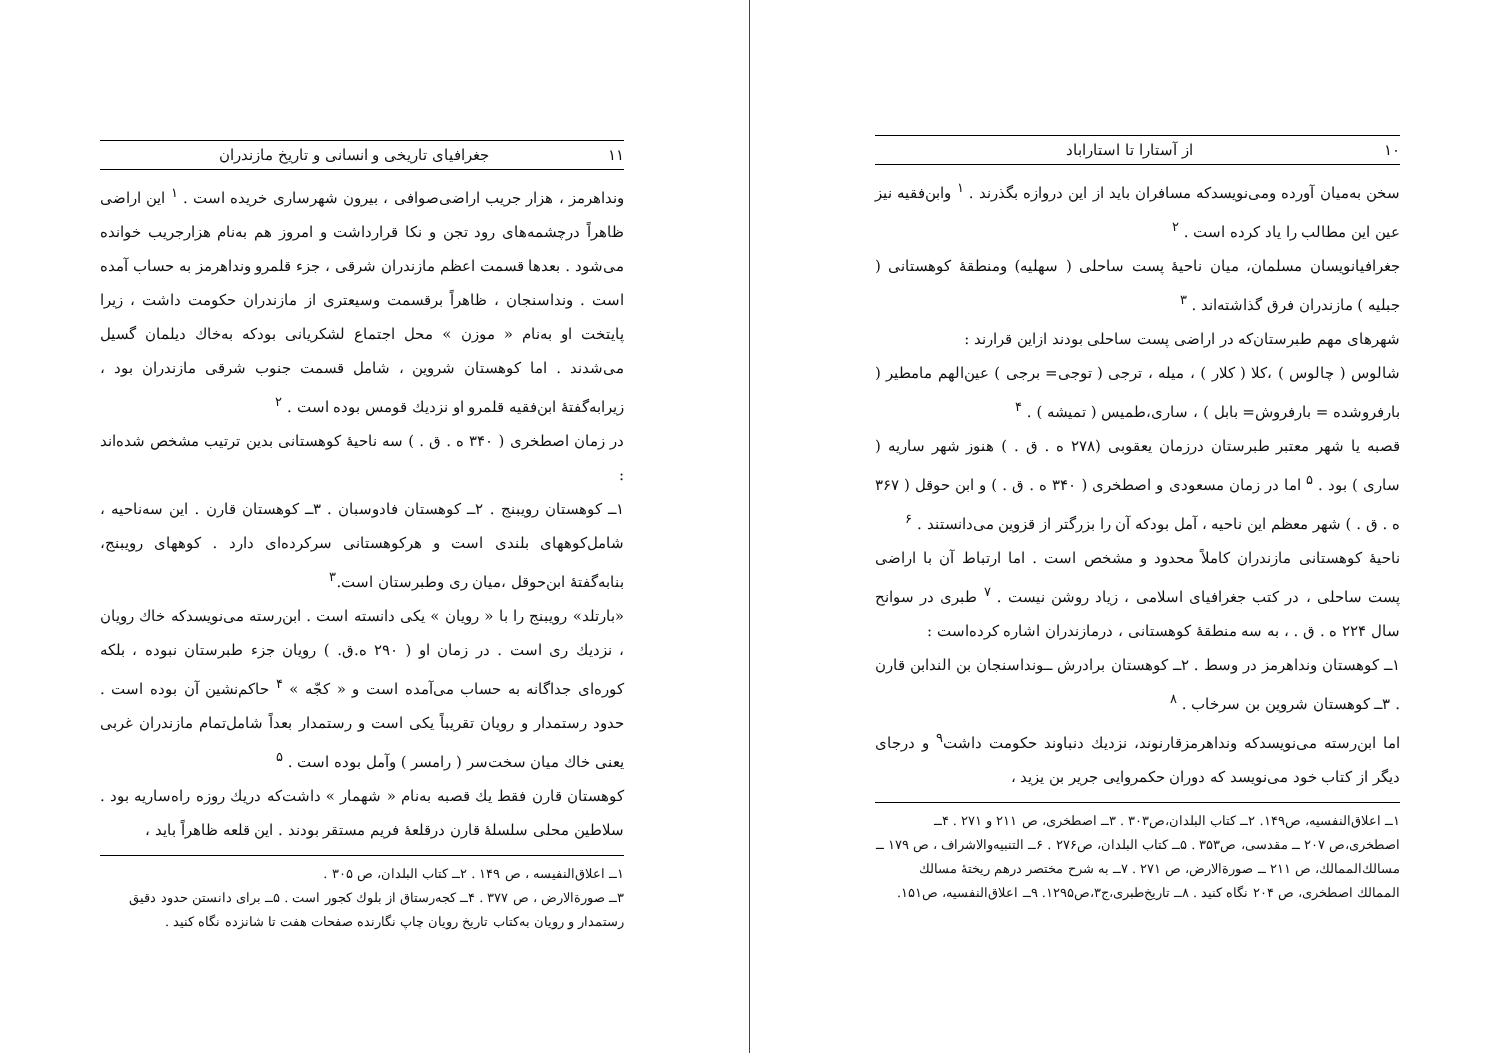۱۰ از آستارا تا استاراباد
سخن به‌میان آورده ومی‌نویسدکه مسافران باید از این دروازه بگذرند . <sup>۱</sup> وابن‌فقیه نیز عین این مطالب را یاد کرده است . <sup>۲</sup>
جغرافیانویسان مسلمان، میان ناحیهٔ پست ساحلی ( سهلیه) ومنطقهٔ کوهستانی ( جبلیه ) مازندران فرق گذاشته‌اند . <sup>۳</sup>
شهرهای مهم طبرستان‌که در اراضی پست ساحلی بودند ازاین قرارند :
شالوس ( چالوس ) ،کلا ( کلار ) ، میله ، ترجی ( توجی= برجی ) عین‌الهم مامطیر ( بارفروشده = بارفروش= بابل ) ، ساری،طمیس ( تمیشه ) . <sup>۴</sup>
قصبه یا شهر معتبر طبرستان درزمان یعقوبی (۲۷۸ ه . ق . ) هنوز شهر ساریه ( ساری ) بود . <sup>۵</sup> اما در زمان مسعودی و اصطخری ( ۳۴۰ ه . ق . ) و ابن حوقل ( ۳۶۷ ه . ق . ) شهر معظم این ناحیه ، آمل بودکه آن را بزرگتر از قزوین می‌دانستند . <sup>۶</sup>
ناحیهٔ کوهستانی مازندران کاملاً محدود و مشخص است . اما ارتباط آن با اراضی پست ساحلی ، در کتب جغرافیای اسلامی ، زیاد روشن نیست . <sup>۷</sup> طبری در سوانح سال ۲۲۴ ه . ق . ، به سه منطقهٔ کوهستانی ، درمازندران اشاره کرده‌است :
۱ــ کوهستان ونداهرمز در وسط . ۲ــ کوهستان برادرش ــونداسنجان بن الندابن قارن . ۳ــ کوهستان شروین بن سرخاب . <sup>۸</sup>
اما ابن‌رسته می‌نویسدکه ونداهرمزقارنوند، نزدیك دنباوند حکومت داشت<sup>۹</sup> و درجای دیگر از کتاب خود می‌نویسد که دوران حکمروایی جریر بن یزید ،
۱ــ اعلاق‌النفسیه، ص۱۴۹. ۲ــ کتاب البلدان،ص۳۰۳ . ۳ــ اصطخری، ص ۲۱۱ و ۲۷۱ . ۴ــ اصطخری،ص ۲۰۷ ــ مقدسی، ص۳۵۳ . ۵ــ کتاب البلدان، ص۲۷۶ . ۶ــ التنبیه‌والاشراف ، ص ۱۷۹ ــ مسالك‌الممالك، ص ۲۱۱ ــ صورة‌الارض، ص ۲۷۱ . ۷ــ به شرح مختصر درهم ریختهٔ مسالك الممالك اصطخری، ص ۲۰۴ نگاه کنید . ۸ــ تاریخ‌طبری،ج۳،ص۱۲۹۵. ۹ــ اعلاق‌النفسیه، ص۱۵۱.
۱۱ جغرافیای تاریخی و انسانی و تاریخ مازندران
ونداهرمز ، هزار جریب اراضی‌صوافی ، بیرون شهرساری خریده است . <sup>۱</sup> این اراضی ظاهراً درچشمه‌های رود تجن و نکا قرارداشت و امروز هم به‌نام هزارجریب خوانده می‌شود . بعدها قسمت اعظم مازندران شرقی ، جزء قلمرو ونداهرمز به حساب آمده است . ونداسنجان ، ظاهراً برقسمت وسیعتری از مازندران حکومت داشت ، زیرا پایتخت او به‌نام « موزن » محل اجتماع لشکریانی بودکه به‌خاك دیلمان گسیل می‌شدند . اما کوهستان شروین ، شامل قسمت جنوب شرقی مازندران بود ، زیرابه‌گفتهٔ ابن‌فقیه قلمرو او نزدیك قومس بوده است . <sup>۲</sup>
در زمان اصطخری ( ۳۴۰ ه . ق . ) سه ناحیهٔ کوهستانی بدین ترتیب مشخص شده‌اند :
۱ــ کوهستان رویبنج . ۲ــ کوهستان فادوسبان . ۳ــ کوهستان قارن . این سه‌ناحیه ، شامل‌کوههای بلندی است و هرکوهستانی سرکرده‌ای دارد . کوههای رویبنج، بنابه‌گفتهٔ ابن‌حوقل ،میان ری وطبرستان است.<sup>۳</sup>
«بارتلد» رویبنج را با « رویان » یکی دانسته است . ابن‌رسته می‌نویسدکه خاك رویان ، نزدیك ری است . در زمان او ( ۲۹۰ ه.ق. ) رویان جزء طبرستان نبوده ، بلکه کوره‌ای جداگانه به حساب می‌آمده است و « کجّه » <sup>۴</sup> حاکم‌نشین آن بوده است . حدود رستمدار و رویان تقریباً یکی است و رستمدار بعداً شامل‌تمام مازندران غربی یعنی خاك میان سخت‌سر ( رامسر ) وآمل بوده است . <sup>۵</sup>
کوهستان قارن فقط یك قصبه به‌نام « شهمار » داشت‌که دریك روزه راه‌ساریه بود . سلاطین محلی سلسلهٔ قارن درقلعهٔ فریم مستقر بودند . این قلعه ظاهراً باید ،
۱ــ اعلاق‌النفیسه ، ص ۱۴۹ . ۲ــ کتاب البلدان، ص ۳۰۵ .
۳ــ صورة‌الارض ، ص ۳۷۷ . ۴ــ کجه‌رستاق از بلوك کجور است . ۵ــ برای دانستن حدود دقیق رستمدار و رویان به‌کتاب تاریخ رویان چاپ نگارنده صفحات هفت تا شانزده نگاه کنید .